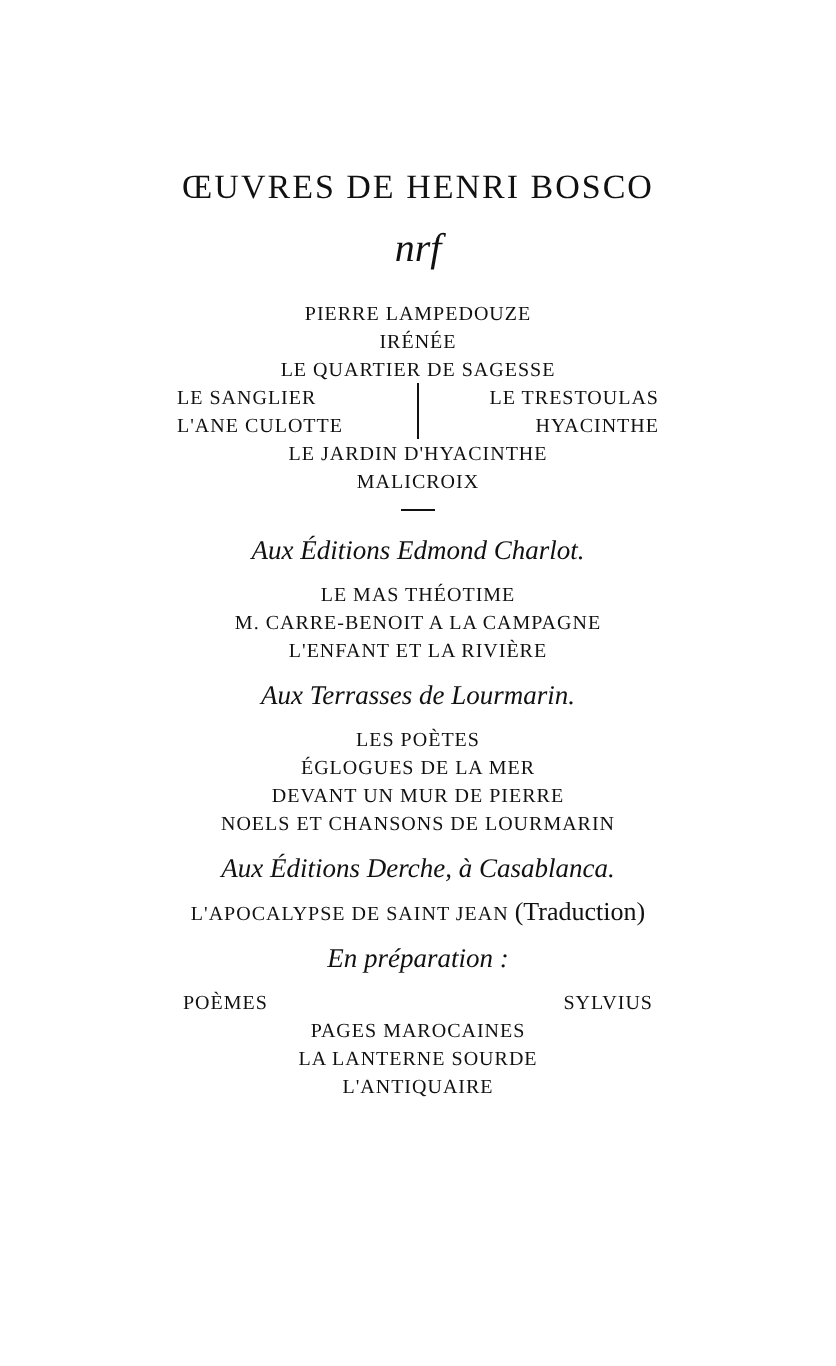ŒUVRES DE HENRI BOSCO
nrf
PIERRE LAMPEDOUZE
IRÉNÉE
LE QUARTIER DE SAGESSE
LE SANGLIER
L'ANE CULOTTE
LE TRESTOULAS
HYACINTHE
LE JARDIN D'HYACINTHE
MALICROIX
Aux Éditions Edmond Charlot.
LE MAS THÉOTIME
M. CARRE-BENOIT A LA CAMPAGNE
L'ENFANT ET LA RIVIÈRE
Aux Terrasses de Lourmarin.
LES POÈTES
ÉGLOGUES DE LA MER
DEVANT UN MUR DE PIERRE
NOELS ET CHANSONS DE LOURMARIN
Aux Éditions Derche, à Casablanca.
L'APOCALYPSE DE SAINT JEAN (Traduction)
En préparation :
POÈMES SYLVIUS
PAGES MAROCAINES
LA LANTERNE SOURDE
L'ANTIQUAIRE